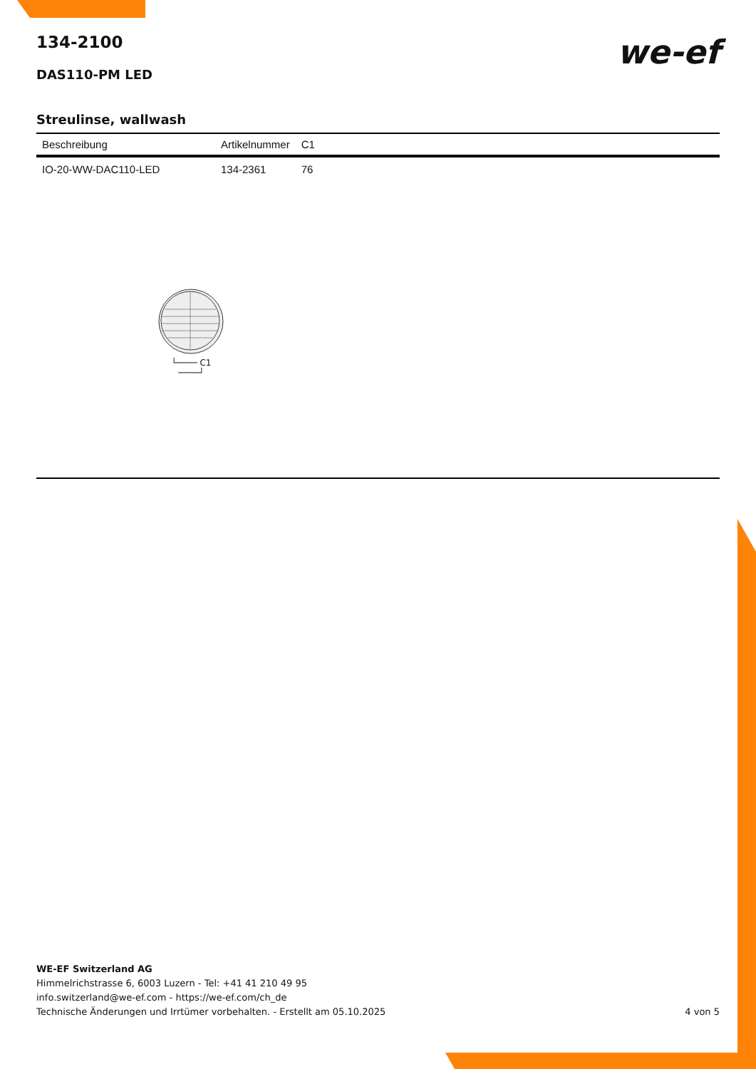we-ef
134-2100
DAS110-PM LED
Streulinse, wallwash
| Beschreibung | Artikelnummer | C1 |
| --- | --- | --- |
| IO-20-WW-DAC110-LED | 134-2361 | 76 |
└──── C1 ────┘
WE-EF Switzerland AG
Himmelrichstrasse 6, 6003 Luzern - Tel: +41 41 210 49 95
info.switzerland@we-ef.com - https://we-ef.com/ch_de
4 von 5 Technische Änderungen und Irrtümer vorbehalten. - Erstellt am 05.10.2025